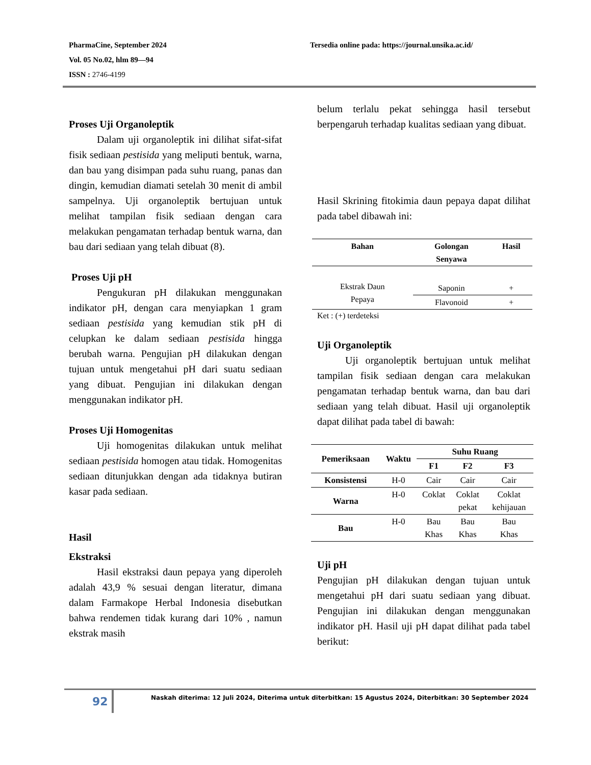PharmaCine, September 2024
Tersedia online pada: https://journal.unsika.ac.id/
Vol. 05 No.02, hlm 89—94
ISSN : 2746-4199
Proses Uji Organoleptik
Dalam uji organoleptik ini dilihat sifat-sifat fisik sediaan pestisida yang meliputi bentuk, warna, dan bau yang disimpan pada suhu ruang, panas dan dingin, kemudian diamati setelah 30 menit di ambil sampelnya. Uji organoleptik bertujuan untuk melihat tampilan fisik sediaan dengan cara melakukan pengamatan terhadap bentuk warna, dan bau dari sediaan yang telah dibuat (8).
Proses Uji pH
Pengukuran pH dilakukan menggunakan indikator pH, dengan cara menyiapkan 1 gram sediaan pestisida yang kemudian stik pH di celupkan ke dalam sediaan pestisida hingga berubah warna. Pengujian pH dilakukan dengan tujuan untuk mengetahui pH dari suatu sediaan yang dibuat. Pengujian ini dilakukan dengan menggunakan indikator pH.
Proses Uji Homogenitas
Uji homogenitas dilakukan untuk melihat sediaan pestisida homogen atau tidak. Homogenitas sediaan ditunjukkan dengan ada tidaknya butiran kasar pada sediaan.
Hasil
Ekstraksi
Hasil ekstraksi daun pepaya yang diperoleh adalah 43,9 % sesuai dengan literatur, dimana dalam Farmakope Herbal Indonesia disebutkan bahwa rendemen tidak kurang dari 10% , namun ekstrak masih
belum terlalu pekat sehingga hasil tersebut berpengaruh terhadap kualitas sediaan yang dibuat.
Hasil Skrining fitokimia daun pepaya dapat dilihat pada tabel dibawah ini:
| Bahan | Golongan Senyawa | Hasil |
| --- | --- | --- |
| Ekstrak Daun Pepaya | Saponin | + |
| | Flavonoid | + |
Ket : (+) terdeteksi
Uji Organoleptik
Uji organoleptik bertujuan untuk melihat tampilan fisik sediaan dengan cara melakukan pengamatan terhadap bentuk warna, dan bau dari sediaan yang telah dibuat. Hasil uji organoleptik dapat dilihat pada tabel di bawah:
| Pemeriksaan | Waktu | Suhu Ruang | | |
| --- | --- | --- | --- | --- |
| | | F1 | F2 | F3 |
| Konsistensi | H-0 | Cair | Cair | Cair |
| Warna | H-0 | Coklat | Coklat pekat | Coklat kehijauan |
| Bau | H-0 | Bau Khas | Bau Khas | Bau Khas |
Uji pH
Pengujian pH dilakukan dengan tujuan untuk mengetahui pH dari suatu sediaan yang dibuat. Pengujian ini dilakukan dengan menggunakan indikator pH. Hasil uji pH dapat dilihat pada tabel berikut:
92
Naskah diterima: 12 Juli 2024, Diterima untuk diterbitkan: 15 Agustus 2024, Diterbitkan: 30 September 2024